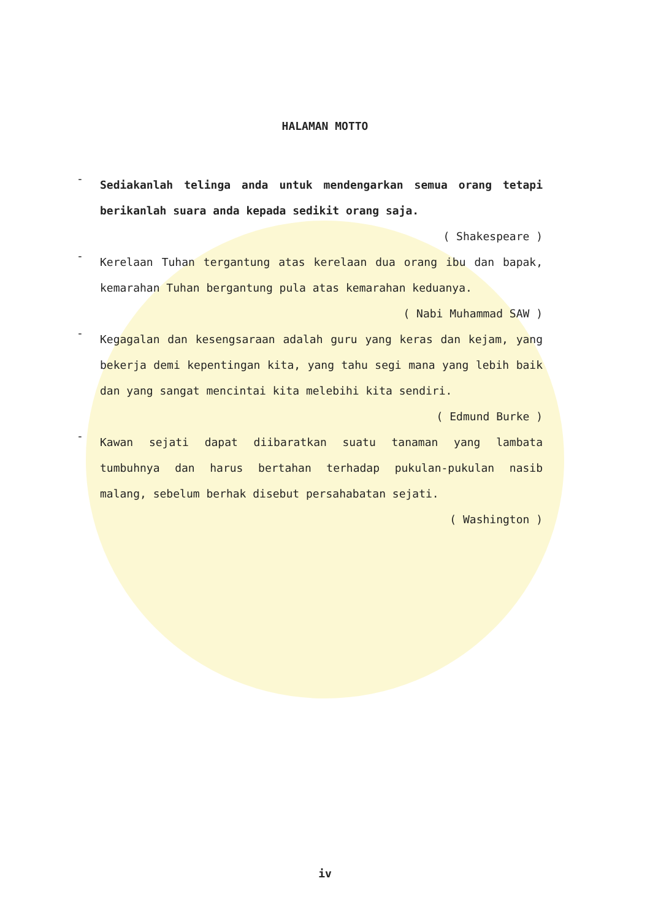HALAMAN MOTTO
-
Sediakanlah telinga anda untuk mendengarkan semua orang tetapi berikanlah suara anda kepada sedikit orang saja.
( Shakespeare )
-
Kerelaan Tuhan tergantung atas kerelaan dua orang ibu dan bapak, kemarahan Tuhan bergantung pula atas kemarahan keduanya.
( Nabi Muhammad SAW )
-
Kegagalan dan kesengsaraan adalah guru yang keras dan kejam, yang bekerja demi kepentingan kita, yang tahu segi mana yang lebih baik dan yang sangat mencintai kita melebihi kita sendiri.
( Edmund Burke )
-
Kawan sejati dapat diibaratkan suatu tanaman yang lambata tumbuhnya dan harus bertahan terhadap pukulan-pukulan nasib malang, sebelum berhak disebut persahabatan sejati.
( Washington )
iv